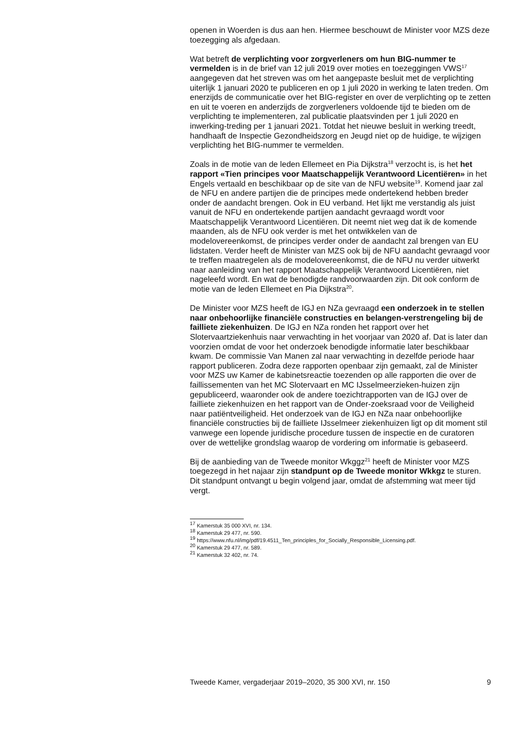openen in Woerden is dus aan hen. Hiermee beschouwt de Minister voor MZS deze toezegging als afgedaan.
Wat betreft de verplichting voor zorgverleners om hun BIG-nummer te vermelden is in de brief van 12 juli 2019 over moties en toezeggingen VWS<sup>17</sup> aangegeven dat het streven was om het aangepaste besluit met de verplichting uiterlijk 1 januari 2020 te publiceren en op 1 juli 2020 in werking te laten treden. Om enerzijds de communicatie over het BIG-register en over de verplichting op te zetten en uit te voeren en anderzijds de zorgverleners voldoende tijd te bieden om de verplichting te implementeren, zal publicatie plaatsvinden per 1 juli 2020 en inwerking-treding per 1 januari 2021. Totdat het nieuwe besluit in werking treedt, handhaaft de Inspectie Gezondheidszorg en Jeugd niet op de huidige, te wijzigen verplichting het BIG-nummer te vermelden.
Zoals in de motie van de leden Ellemeet en Pia Dijkstra<sup>18</sup> verzocht is, is het het rapport «Tien principes voor Maatschappelijk Verantwoord Licentiëren» in het Engels vertaald en beschikbaar op de site van de NFU website<sup>19</sup>. Komend jaar zal de NFU en andere partijen die de principes mede ondertekend hebben breder onder de aandacht brengen. Ook in EU verband. Het lijkt me verstandig als juist vanuit de NFU en ondertekende partijen aandacht gevraagd wordt voor Maatschappelijk Verantwoord Licentiëren. Dit neemt niet weg dat ik de komende maanden, als de NFU ook verder is met het ontwikkelen van de modelovereenkomst, de principes verder onder de aandacht zal brengen van EU lidstaten. Verder heeft de Minister van MZS ook bij de NFU aandacht gevraagd voor te treffen maatregelen als de modelovereenkomst, die de NFU nu verder uitwerkt naar aanleiding van het rapport Maatschappelijk Verantwoord Licentiëren, niet nageleefd wordt. En wat de benodigde randvoorwaarden zijn. Dit ook conform de motie van de leden Ellemeet en Pia Dijkstra<sup>20</sup>.
De Minister voor MZS heeft de IGJ en NZa gevraagd een onderzoek in te stellen naar onbehoorlijke financiële constructies en belangen-verstrengeling bij de failliete ziekenhuizen. De IGJ en NZa ronden het rapport over het Slotervaartziekenhuis naar verwachting in het voorjaar van 2020 af. Dat is later dan voorzien omdat de voor het onderzoek benodigde informatie later beschikbaar kwam. De commissie Van Manen zal naar verwachting in dezelfde periode haar rapport publiceren. Zodra deze rapporten openbaar zijn gemaakt, zal de Minister voor MZS uw Kamer de kabinetsreactie toezenden op alle rapporten die over de faillissementen van het MC Slotervaart en MC IJsselmeerzieken-huizen zijn gepubliceerd, waaronder ook de andere toezichtrapporten van de IGJ over de failliete ziekenhuizen en het rapport van de Onder-zoeksraad voor de Veiligheid naar patiëntveiligheid. Het onderzoek van de IGJ en NZa naar onbehoorlijke financiële constructies bij de failliete IJsselmeer ziekenhuizen ligt op dit moment stil vanwege een lopende juridische procedure tussen de inspectie en de curatoren over de wettelijke grondslag waarop de vordering om informatie is gebaseerd.
Bij de aanbieding van de Tweede monitor Wkggz<sup>21</sup> heeft de Minister voor MZS toegezegd in het najaar zijn standpunt op de Tweede monitor Wkkgz te sturen. Dit standpunt ontvangt u begin volgend jaar, omdat de afstemming wat meer tijd vergt.
<sup>17</sup> Kamerstuk 35 000 XVI, nr. 134.
<sup>18</sup> Kamerstuk 29 477, nr. 590.
<sup>19</sup> https://www.nfu.nl/img/pdf/19.4511_Ten_principles_for_Socially_Responsible_Licensing.pdf.
<sup>20</sup> Kamerstuk 29 477, nr. 589.
<sup>21</sup> Kamerstuk 32 402, nr. 74.
Tweede Kamer, vergaderjaar 2019–2020, 35 300 XVI, nr. 150 9